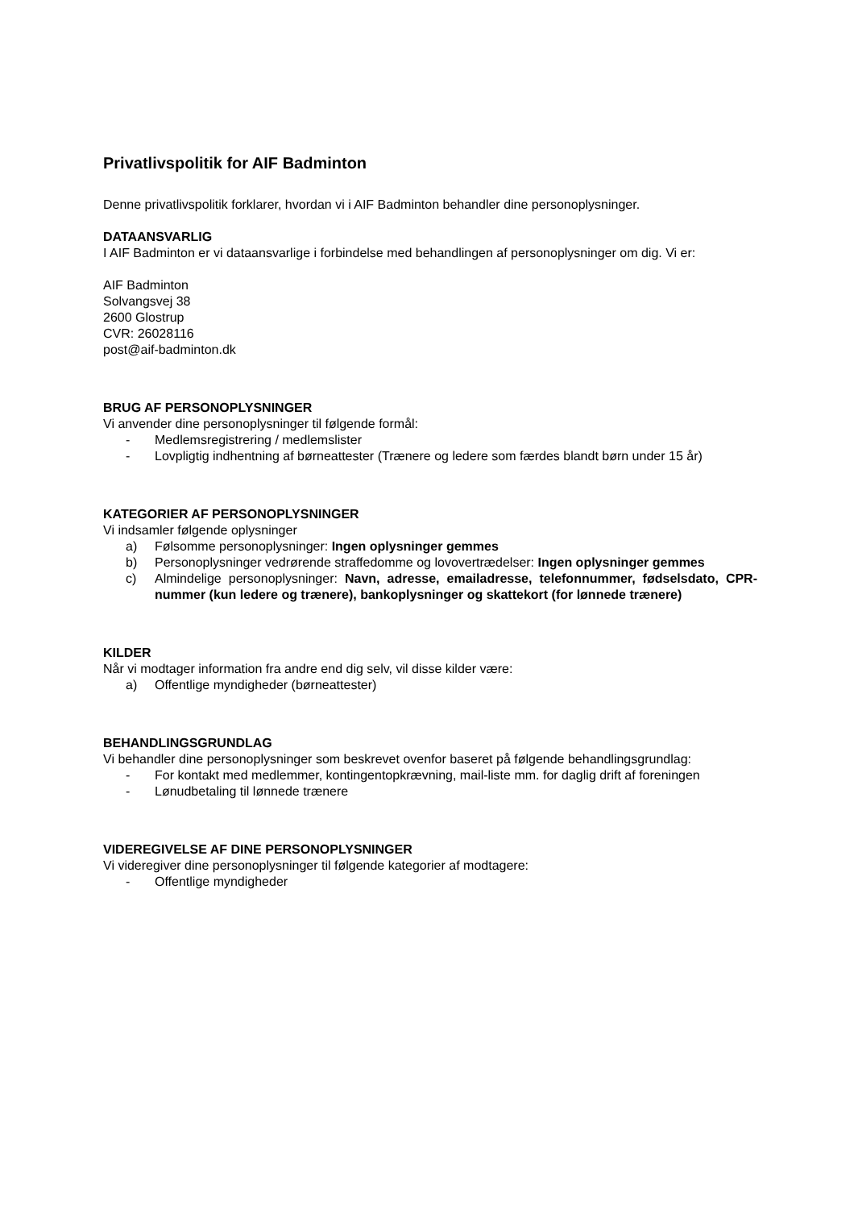Privatlivspolitik for AIF Badminton
Denne privatlivspolitik forklarer, hvordan vi i AIF Badminton behandler dine personoplysninger.
DATAANSVARLIG
I AIF Badminton er vi dataansvarlige i forbindelse med behandlingen af personoplysninger om dig. Vi er:
AIF Badminton
Solvangsvej 38
2600 Glostrup
CVR: 26028116
post@aif-badminton.dk
BRUG AF PERSONOPLYSNINGER
Vi anvender dine personoplysninger til følgende formål:
- Medlemsregistrering / medlemslister
- Lovpligtig indhentning af børneattester (Trænere og ledere som færdes blandt børn under 15 år)
KATEGORIER AF PERSONOPLYSNINGER
Vi indsamler følgende oplysninger
a) Følsomme personoplysninger: Ingen oplysninger gemmes
b) Personoplysninger vedrørende straffedomme og lovovertrædelser: Ingen oplysninger gemmes
c) Almindelige personoplysninger: Navn, adresse, emailadresse, telefonnummer, fødselsdato, CPR-nummer (kun ledere og trænere), bankoplysninger og skattekort (for lønnede trænere)
KILDER
Når vi modtager information fra andre end dig selv, vil disse kilder være:
a) Offentlige myndigheder (børneattester)
BEHANDLINGSGRUNDLAG
Vi behandler dine personoplysninger som beskrevet ovenfor baseret på følgende behandlingsgrundlag:
- For kontakt med medlemmer, kontingentopkrævning, mail-liste mm. for daglig drift af foreningen
- Lønudbetaling til lønnede trænere
VIDEREGIVELSE AF DINE PERSONOPLYSNINGER
Vi videregiver dine personoplysninger til følgende kategorier af modtagere:
- Offentlige myndigheder